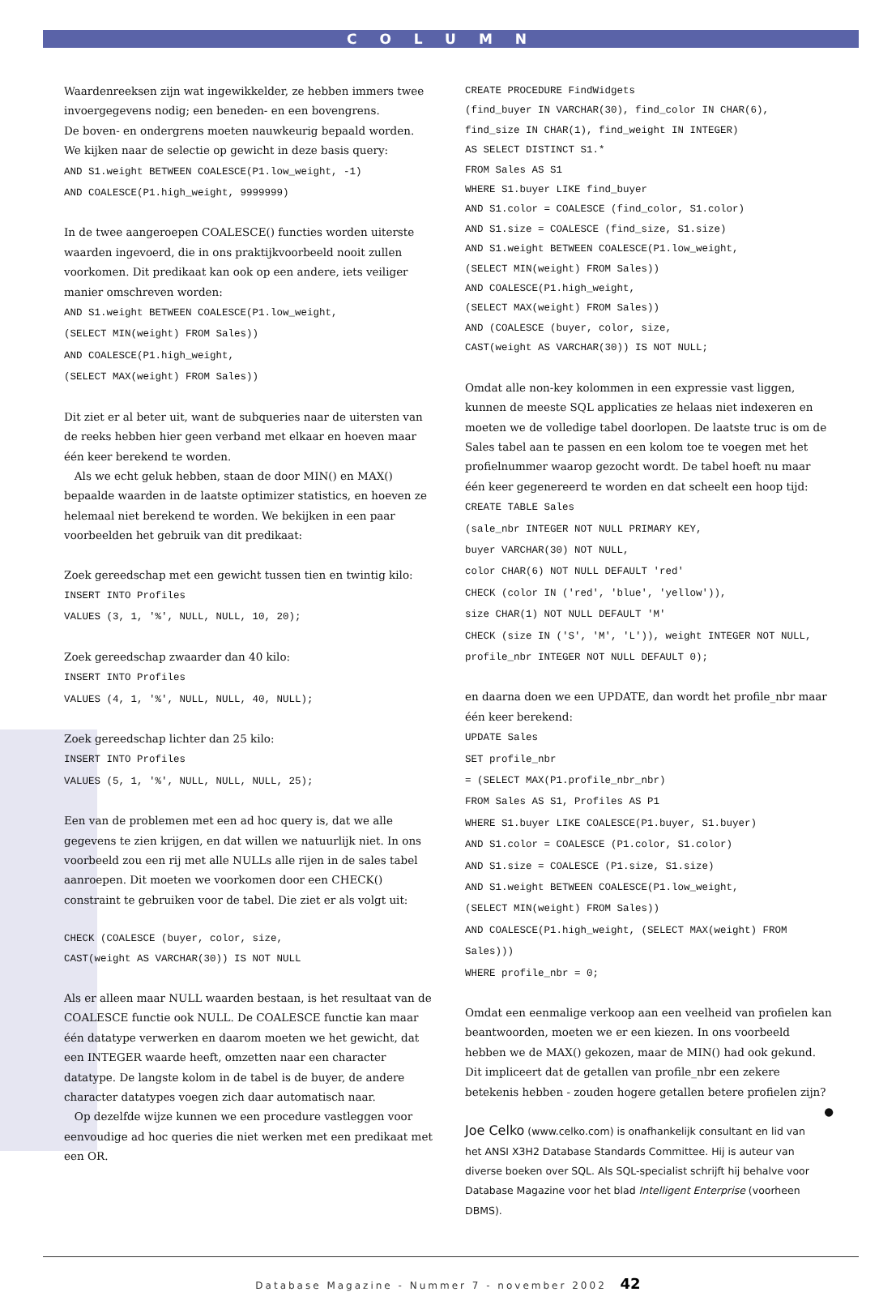COLUMN
Waardenreeksen zijn wat ingewikkelder, ze hebben immers twee invoergegevens nodig; een beneden- en een bovengrens.
De boven- en ondergrens moeten nauwkeurig bepaald worden.
We kijken naar de selectie op gewicht in deze basis query:
AND S1.weight BETWEEN COALESCE(P1.low_weight, -1)
AND COALESCE(P1.high_weight, 9999999)
In de twee aangeroepen COALESCE() functies worden uiterste waarden ingevoerd, die in ons praktijkvoorbeeld nooit zullen voorkomen. Dit predikaat kan ook op een andere, iets veiliger manier omschreven worden:
AND S1.weight BETWEEN COALESCE(P1.low_weight,
(SELECT MIN(weight) FROM Sales))
AND COALESCE(P1.high_weight,
(SELECT MAX(weight) FROM Sales))
Dit ziet er al beter uit, want de subqueries naar de uitersten van de reeks hebben hier geen verband met elkaar en hoeven maar één keer berekend te worden.
Als we echt geluk hebben, staan de door MIN() en MAX() bepaalde waarden in de laatste optimizer statistics, en hoeven ze helemaal niet berekend te worden. We bekijken in een paar voorbeelden het gebruik van dit predikaat:
Zoek gereedschap met een gewicht tussen tien en twintig kilo:
INSERT INTO Profiles
VALUES (3, 1, '%', NULL, NULL, 10, 20);
Zoek gereedschap zwaarder dan 40 kilo:
INSERT INTO Profiles
VALUES (4, 1, '%', NULL, NULL, 40, NULL);
Zoek gereedschap lichter dan 25 kilo:
INSERT INTO Profiles
VALUES (5, 1, '%', NULL, NULL, NULL, 25);
Een van de problemen met een ad hoc query is, dat we alle gegevens te zien krijgen, en dat willen we natuurlijk niet. In ons voorbeeld zou een rij met alle NULLs alle rijen in de sales tabel aanroepen. Dit moeten we voorkomen door een CHECK() constraint te gebruiken voor de tabel. Die ziet er als volgt uit:
CHECK (COALESCE (buyer, color, size,
CAST(weight AS VARCHAR(30)) IS NOT NULL
Als er alleen maar NULL waarden bestaan, is het resultaat van de COALESCE functie ook NULL. De COALESCE functie kan maar één datatype verwerken en daarom moeten we het gewicht, dat een INTEGER waarde heeft, omzetten naar een character datatype. De langste kolom in de tabel is de buyer, de andere character datatypes voegen zich daar automatisch naar.
Op dezelfde wijze kunnen we een procedure vastleggen voor eenvoudige ad hoc queries die niet werken met een predikaat met een OR.
CREATE PROCEDURE FindWidgets
(find_buyer IN VARCHAR(30), find_color IN CHAR(6),
find_size IN CHAR(1), find_weight IN INTEGER)
AS SELECT DISTINCT S1.*
FROM Sales AS S1
WHERE S1.buyer LIKE find_buyer
AND S1.color = COALESCE (find_color, S1.color)
AND S1.size = COALESCE (find_size, S1.size)
AND S1.weight BETWEEN COALESCE(P1.low_weight,
(SELECT MIN(weight) FROM Sales))
AND COALESCE(P1.high_weight,
(SELECT MAX(weight) FROM Sales))
AND (COALESCE (buyer, color, size,
CAST(weight AS VARCHAR(30)) IS NOT NULL;
Omdat alle non-key kolommen in een expressie vast liggen, kunnen de meeste SQL applicaties ze helaas niet indexeren en moeten we de volledige tabel doorlopen. De laatste truc is om de Sales tabel aan te passen en een kolom toe te voegen met het profielnummer waarop gezocht wordt. De tabel hoeft nu maar één keer gegenereerd te worden en dat scheelt een hoop tijd:
CREATE TABLE Sales
(sale_nbr INTEGER NOT NULL PRIMARY KEY,
buyer VARCHAR(30) NOT NULL,
color CHAR(6) NOT NULL DEFAULT 'red'
CHECK (color IN ('red', 'blue', 'yellow')),
size CHAR(1) NOT NULL DEFAULT 'M'
CHECK (size IN ('S', 'M', 'L')), weight INTEGER NOT NULL,
profile_nbr INTEGER NOT NULL DEFAULT 0);
en daarna doen we een UPDATE, dan wordt het profile_nbr maar één keer berekend:
UPDATE Sales
SET profile_nbr
= (SELECT MAX(P1.profile_nbr_nbr)
FROM Sales AS S1, Profiles AS P1
WHERE S1.buyer LIKE COALESCE(P1.buyer, S1.buyer)
AND S1.color = COALESCE (P1.color, S1.color)
AND S1.size = COALESCE (P1.size, S1.size)
AND S1.weight BETWEEN COALESCE(P1.low_weight,
(SELECT MIN(weight) FROM Sales))
AND COALESCE(P1.high_weight, (SELECT MAX(weight) FROM Sales)))
WHERE profile_nbr = 0;
Omdat een eenmalige verkoop aan een veelheid van profielen kan beantwoorden, moeten we er een kiezen. In ons voorbeeld hebben we de MAX() gekozen, maar de MIN() had ook gekund.
Dit impliceert dat de getallen van profile_nbr een zekere betekenis hebben - zouden hogere getallen betere profielen zijn? ●
Joe Celko (www.celko.com) is onafhankelijk consultant en lid van het ANSI X3H2 Database Standards Committee. Hij is auteur van diverse boeken over SQL. Als SQL-specialist schrijft hij behalve voor Database Magazine voor het blad Intelligent Enterprise (voorheen DBMS).
Database Magazine - Nummer 7 - november 2002 42